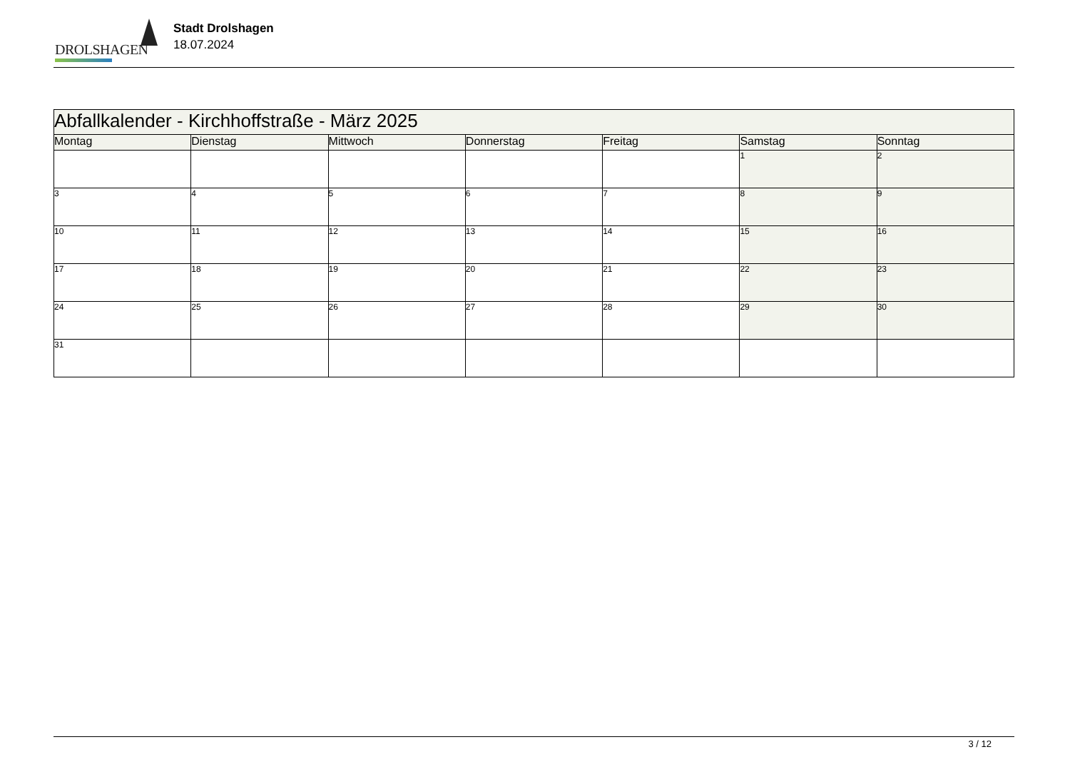DROLSHAGEN
Stadt Drolshagen
18.07.2024
| Abfallkalender - Kirchhoffstraße - März 2025 | | | | | | |
| Montag | Dienstag | Mittwoch | Donnerstag | Freitag | Samstag | Sonntag |
| | | | | | 1 | 2 |
| 3 | 4 | 5 | 6 | 7 | 8 | 9 |
| 10 | 11 | 12 | 13 | 14 | 15 | 16 |
| 17 | 18 | 19 | 20 | 21 | 22 | 23 |
| 24 | 25 | 26 | 27 | 28 | 29 | 30 |
| 31 | | | | | | |
3 / 12